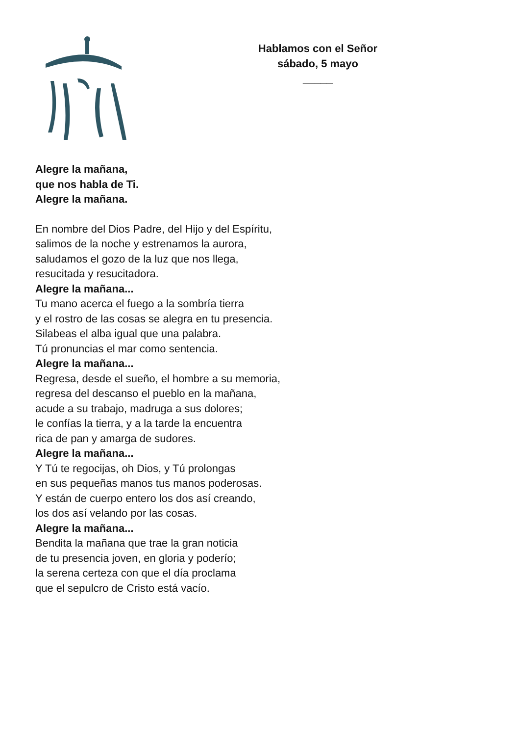Hablamos con el Señor
sábado, 5 mayo
_____
Alegre la mañana,
que nos habla de Ti.
Alegre la mañana.
En nombre del Dios Padre, del Hijo y del Espíritu,
salimos de la noche y estrenamos la aurora,
saludamos el gozo de la luz que nos llega,
resucitada y resucitadora.
Alegre la mañana...
Tu mano acerca el fuego a la sombría tierra
y el rostro de las cosas se alegra en tu presencia.
Silabeas el alba igual que una palabra.
Tú pronuncias el mar como sentencia.
Alegre la mañana...
Regresa, desde el sueño, el hombre a su memoria,
regresa del descanso el pueblo en la mañana,
acude a su trabajo, madruga a sus dolores;
le confías la tierra, y a la tarde la encuentra
rica de pan y amarga de sudores.
Alegre la mañana...
Y Tú te regocijas, oh Dios, y Tú prolongas
en sus pequeñas manos tus manos poderosas.
Y están de cuerpo entero los dos así creando,
los dos así velando por las cosas.
Alegre la mañana...
Bendita la mañana que trae la gran noticia
de tu presencia joven, en gloria y poderío;
la serena certeza con que el día proclama
que el sepulcro de Cristo está vacío.